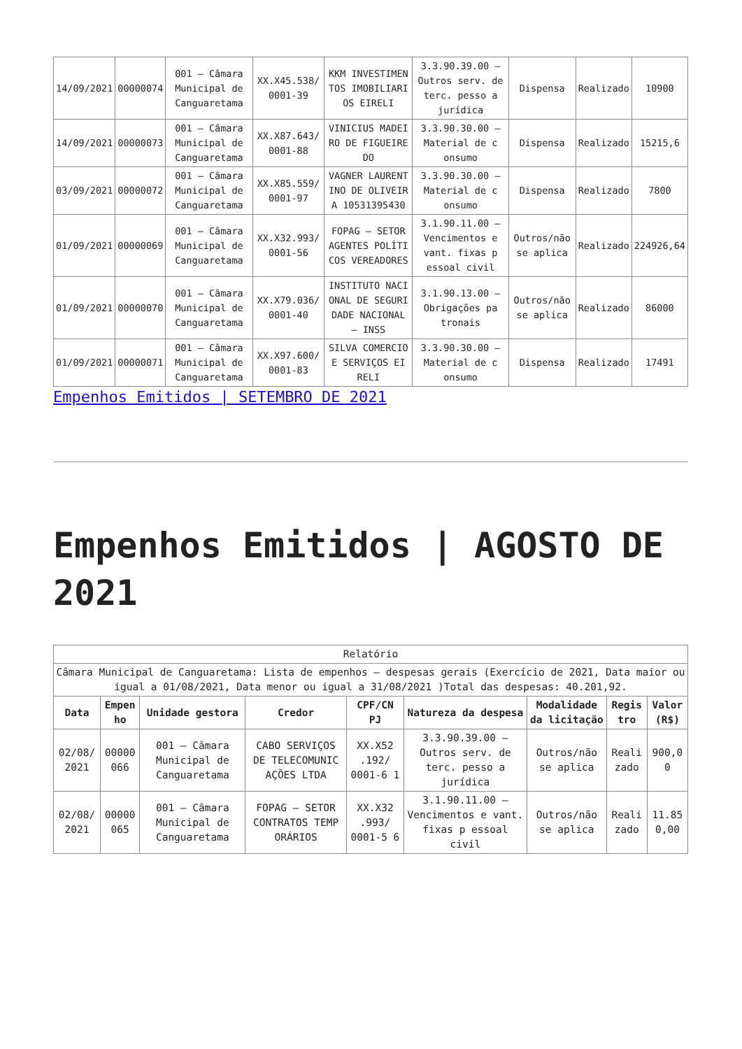| 14/09/2021 | 00000074 | 001 – Câmara Municipal de Canguaretama | XX.X45.538/ 0001-39 | KKM INVESTIMEN TOS IMOBILIARI OS EIRELI | 3.3.90.39.00 – Outros serv. de terc. pesso a jurídica | Dispensa | Realizado | 10900 |
| 14/09/2021 | 00000073 | 001 – Câmara Municipal de Canguaretama | XX.X87.643/ 0001-88 | VINICIUS MADEI RO DE FIGUEIRE DO | 3.3.90.30.00 – Material de c onsumo | Dispensa | Realizado | 15215,6 |
| 03/09/2021 | 00000072 | 001 – Câmara Municipal de Canguaretama | XX.X85.559/ 0001-97 | VAGNER LAURENT INO DE OLIVEIR A 10531395430 | 3.3.90.30.00 – Material de c onsumo | Dispensa | Realizado | 7800 |
| 01/09/2021 | 00000069 | 001 – Câmara Municipal de Canguaretama | XX.X32.993/ 0001-56 | FOPAG – SETOR AGENTES POLÍTI COS VEREADORES | 3.1.90.11.00 – Vencimentos e vant. fixas p essoal civil | Outros/não se aplica | Realizado | 224926,64 |
| 01/09/2021 | 00000070 | 001 – Câmara Municipal de Canguaretama | XX.X79.036/ 0001-40 | INSTITUTO NACI ONAL DE SEGURI DADE NACIONAL – INSS | 3.1.90.13.00 – Obrigações pa tronais | Outros/não se aplica | Realizado | 86000 |
| 01/09/2021 | 00000071 | 001 – Câmara Municipal de Canguaretama | XX.X97.600/ 0001-83 | SILVA COMERCIO E SERVIÇOS EI RELI | 3.3.90.30.00 – Material de c onsumo | Dispensa | Realizado | 17491 |
Empenhos Emitidos | SETEMBRO DE 2021
Empenhos Emitidos | AGOSTO DE 2021
| Relatório | | | | | | | | |
| Câmara Municipal de Canguaretama: Lista de empenhos – despesas gerais (Exercício de 2021, Data maior ou igual a 01/08/2021, Data menor ou igual a 31/08/2021 )Total das despesas: 40.201,92. | | | | | | | | |
| Data | Empen ho | Unidade gestora | Credor | CPF/CN PJ | Natureza da despesa | Modalidade da licitação | Regis tro | Valor (R$) |
| 02/08/ 2021 | 00000 066 | 001 – Câmara Municipal de Canguaretama | CABO SERVIÇOS DE TELECOMUNIC AÇÕES LTDA | XX.X52 .192/ 0001-6 1 | 3.3.90.39.00 – Outros serv. de terc. pesso a jurídica | Outros/não se aplica | Reali zado | 900,0 0 |
| 02/08/ 2021 | 00000 065 | 001 – Câmara Municipal de Canguaretama | FOPAG – SETOR CONTRATOS TEMP ORÁRIOS | XX.X32 .993/ 0001-5 6 | 3.1.90.11.00 – Vencimentos e vant. fixas p essoal civil | Outros/não se aplica | Reali zado | 11.85 0,00 |